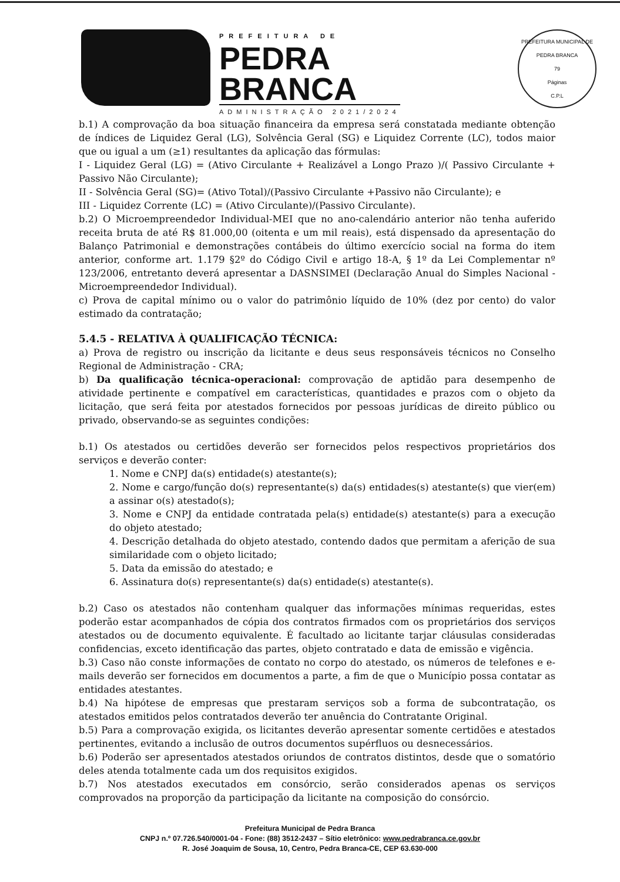PREFEITURA DE
PEDRA
BRANCA
ADMINISTRAÇÃO 2021/2024
PREFEITURA MUNICIPAL DE PEDRA BRANCA
79
Páginas
C.P.L
b.1) A comprovação da boa situação financeira da empresa será constatada mediante obtenção de índices de Liquidez Geral (LG), Solvência Geral (SG) e Liquidez Corrente (LC), todos maior que ou igual a um (≥1) resultantes da aplicação das fórmulas:
I - Liquidez Geral (LG) = (Ativo Circulante + Realizável a Longo Prazo )/( Passivo Circulante + Passivo Não Circulante);
II - Solvência Geral (SG)= (Ativo Total)/(Passivo Circulante +Passivo não Circulante); e
III - Liquidez Corrente (LC) = (Ativo Circulante)/(Passivo Circulante).
b.2) O Microempreendedor Individual-MEI que no ano-calendário anterior não tenha auferido receita bruta de até R$ 81.000,00 (oitenta e um mil reais), está dispensado da apresentação do Balanço Patrimonial e demonstrações contábeis do último exercício social na forma do item anterior, conforme art. 1.179 §2º do Código Civil e artigo 18-A, § 1º da Lei Complementar nº 123/2006, entretanto deverá apresentar a DASNSIMEI (Declaração Anual do Simples Nacional - Microempreendedor Individual).
c) Prova de capital mínimo ou o valor do patrimônio líquido de 10% (dez por cento) do valor estimado da contratação;
5.4.5 - RELATIVA À QUALIFICAÇÃO TÉCNICA:
a) Prova de registro ou inscrição da licitante e deus seus responsáveis técnicos no Conselho Regional de Administração - CRA;
b) Da qualificação técnica-operacional: comprovação de aptidão para desempenho de atividade pertinente e compatível em características, quantidades e prazos com o objeto da licitação, que será feita por atestados fornecidos por pessoas jurídicas de direito público ou privado, observando-se as seguintes condições:
b.1) Os atestados ou certidões deverão ser fornecidos pelos respectivos proprietários dos serviços e deverão conter:
1. Nome e CNPJ da(s) entidade(s) atestante(s);
2. Nome e cargo/função do(s) representante(s) da(s) entidades(s) atestante(s) que vier(em) a assinar o(s) atestado(s);
3. Nome e CNPJ da entidade contratada pela(s) entidade(s) atestante(s) para a execução do objeto atestado;
4. Descrição detalhada do objeto atestado, contendo dados que permitam a aferição de sua similaridade com o objeto licitado;
5. Data da emissão do atestado; e
6. Assinatura do(s) representante(s) da(s) entidade(s) atestante(s).
b.2) Caso os atestados não contenham qualquer das informações mínimas requeridas, estes poderão estar acompanhados de cópia dos contratos firmados com os proprietários dos serviços atestados ou de documento equivalente. É facultado ao licitante tarjar cláusulas consideradas confidencias, exceto identificação das partes, objeto contratado e data de emissão e vigência.
b.3) Caso não conste informações de contato no corpo do atestado, os números de telefones e e-mails deverão ser fornecidos em documentos a parte, a fim de que o Município possa contatar as entidades atestantes.
b.4) Na hipótese de empresas que prestaram serviços sob a forma de subcontratação, os atestados emitidos pelos contratados deverão ter anuência do Contratante Original.
b.5) Para a comprovação exigida, os licitantes deverão apresentar somente certidões e atestados pertinentes, evitando a inclusão de outros documentos supérfluos ou desnecessários.
b.6) Poderão ser apresentados atestados oriundos de contratos distintos, desde que o somatório deles atenda totalmente cada um dos requisitos exigidos.
b.7) Nos atestados executados em consórcio, serão considerados apenas os serviços comprovados na proporção da participação da licitante na composição do consórcio.
Prefeitura Municipal de Pedra Branca
CNPJ n.º 07.726.540/0001-04 - Fone: (88) 3512-2437 – Sítio eletrônico: www.pedrabranca.ce.gov.br
R. José Joaquim de Sousa, 10, Centro, Pedra Branca-CE, CEP 63.630-000